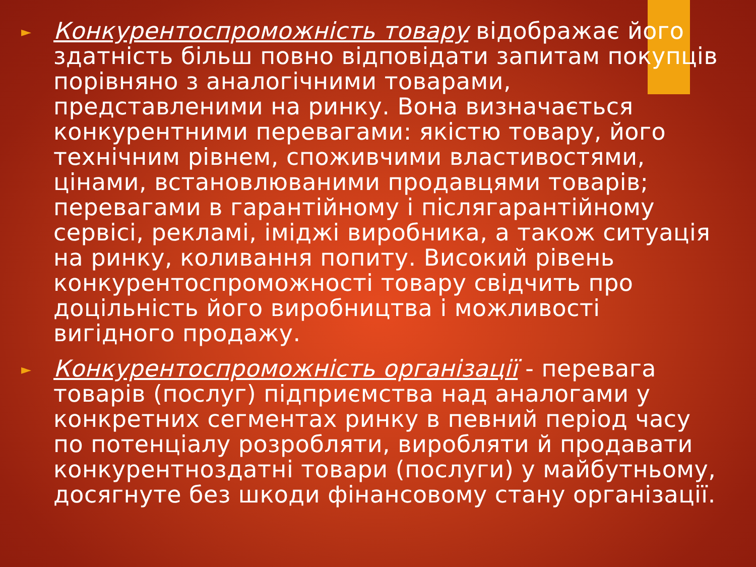► Конкурентоспроможність товару відображає його здатність більш повно відповідати запитам покупців порівняно з аналогічними товарами, представленими на ринку. Вона визначається конкурентними перевагами: якістю товару, його технічним рівнем, споживчими властивостями, цінами, встановлюваними продавцями товарів; перевагами в гарантійному і післягарантійному сервісі, рекламі, іміджі виробника, а також ситуація на ринку, коливання попиту. Високий рівень конкурентоспроможності товару свідчить про доцільність його виробництва і можливості вигідного продажу.
► Конкурентоспроможність організації - перевага товарів (послуг) підприємства над аналогами у конкретних сегментах ринку в певний період часу по потенціалу розробляти, виробляти й продавати конкурентноздатні товари (послуги) у майбутньому, досягнуте без шкоди фінансовому стану організації.